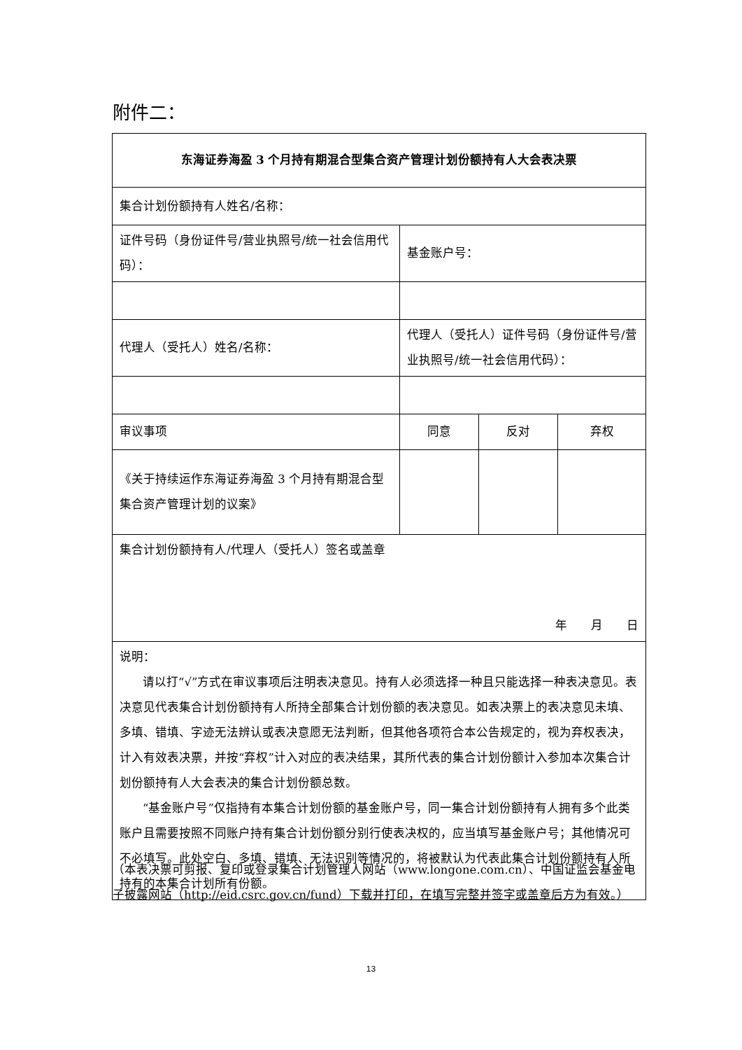附件二：
| 东海证券海盈 3 个月持有期混合型集合资产管理计划份额持有人大会表决票 | | | |
| 集合计划份额持有人姓名/名称： | | | |
| 证件号码（身份证件号/营业执照号/统一社会信用代码）： | 基金账户号： | | |
| 代理人（受托人）姓名/名称： | 代理人（受托人）证件号码（身份证件号/营业执照号/统一社会信用代码）： | | |
| 审议事项 | 同意 | 反对 | 弃权 |
| 《关于持续运作东海证券海盈 3 个月持有期混合型集合资产管理计划的议案》 | | | |
| 集合计划份额持有人/代理人（受托人）签名或盖章 年 月 日 | | | |
| 说明： 请以打“√”方式在审议事项后注明表决意见。持有人必须选择一种且只能选择一种表决意见。表决意见代表集合计划份额持有人所持全部集合计划份额的表决意见。如表决票上的表决意见未填、多填、错填、字迹无法辨认或表决意愿无法判断，但其他各项符合本公告规定的，视为弃权表决，计入有效表决票，并按“弃权”计入对应的表决结果，其所代表的集合计划份额计入参加本次集合计划份额持有人大会表决的集合计划份额总数。 “基金账户号”仅指持有本集合计划份额的基金账户号，同一集合计划份额持有人拥有多个此类账户且需要按照不同账户持有集合计划份额分别行使表决权的，应当填写基金账户号；其他情况可不必填写。此处空白、多填、错填、无法识别等情况的，将被默认为代表此集合计划份额持有人所持有的本集合计划所有份额。 | | | |
（本表决票可剪报、复印或登录集合计划管理人网站（www.longone.com.cn）、中国证监会基金电子披露网站（http://eid.csrc.gov.cn/fund）下载并打印，在填写完整并签字或盖章后方为有效。）
13